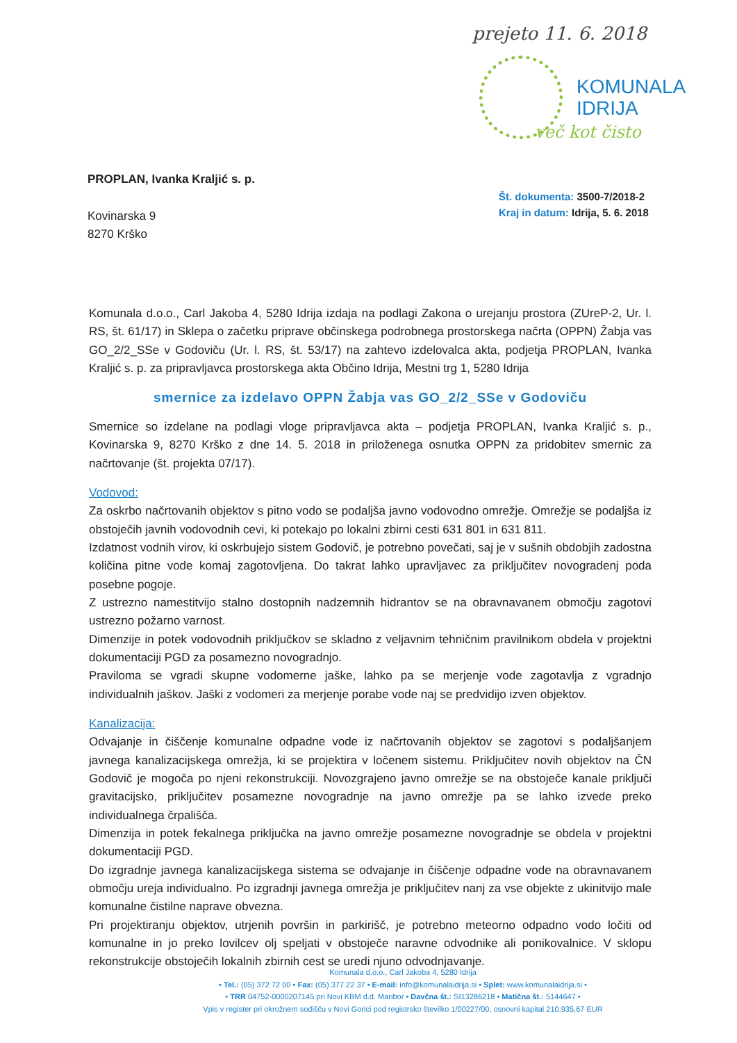prejeto 11. 6. 2018
KOMUNALA
IDRIJA
več kot čisto
PROPLAN, Ivanka Kraljić s. p.
Kovinarska 9
8270 Krško
Št. dokumenta: 3500-7/2018-2
Kraj in datum: Idrija, 5. 6. 2018
Komunala d.o.o., Carl Jakoba 4, 5280 Idrija izdaja na podlagi Zakona o urejanju prostora (ZUreP-2, Ur. l. RS, št. 61/17) in Sklepa o začetku priprave občinskega podrobnega prostorskega načrta (OPPN) Žabja vas GO_2/2_SSe v Godoviču (Ur. l. RS, št. 53/17) na zahtevo izdelovalca akta, podjetja PROPLAN, Ivanka Kraljić s. p. za pripravljavca prostorskega akta Občino Idrija, Mestni trg 1, 5280 Idrija
smernice za izdelavo OPPN Žabja vas GO_2/2_SSe v Godoviču
Smernice so izdelane na podlagi vloge pripravljavca akta – podjetja PROPLAN, Ivanka Kraljić s. p., Kovinarska 9, 8270 Krško z dne 14. 5. 2018 in priloženega osnutka OPPN za pridobitev smernic za načrtovanje (št. projekta 07/17).
Vodovod:
Za oskrbo načrtovanih objektov s pitno vodo se podaljša javno vodovodno omrežje. Omrežje se podaljša iz obstoječih javnih vodovodnih cevi, ki potekajo po lokalni zbirni cesti 631 801 in 631 811.
Izdatnost vodnih virov, ki oskrbujejo sistem Godovič, je potrebno povečati, saj je v sušnih obdobjih zadostna količina pitne vode komaj zagotovljena. Do takrat lahko upravljavec za priključitev novogradenj poda posebne pogoje.
Z ustrezno namestitvijo stalno dostopnih nadzemnih hidrantov se na obravnavanem območju zagotovi ustrezno požarno varnost.
Dimenzije in potek vodovodnih priključkov se skladno z veljavnim tehničnim pravilnikom obdela v projektni dokumentaciji PGD za posamezno novogradnjo.
Praviloma se vgradi skupne vodomerne jaške, lahko pa se merjenje vode zagotavlja z vgradnjo individualnih jaškov. Jaški z vodomeri za merjenje porabe vode naj se predvidijo izven objektov.
Kanalizacija:
Odvajanje in čiščenje komunalne odpadne vode iz načrtovanih objektov se zagotovi s podaljšanjem javnega kanalizacijskega omrežja, ki se projektira v ločenem sistemu. Priključitev novih objektov na ČN Godovič je mogoča po njeni rekonstrukciji. Novozgrajeno javno omrežje se na obstoječe kanale priključi gravitacijsko, priključitev posamezne novogradnje na javno omrežje pa se lahko izvede preko individualnega črpališča.
Dimenzija in potek fekalnega priključka na javno omrežje posamezne novogradnje se obdela v projektni dokumentaciji PGD.
Do izgradnje javnega kanalizacijskega sistema se odvajanje in čiščenje odpadne vode na obravnavanem območju ureja individualno. Po izgradnji javnega omrežja je priključitev nanj za vse objekte z ukinitvijo male komunalne čistilne naprave obvezna.
Pri projektiranju objektov, utrjenih površin in parkirišč, je potrebno meteorno odpadno vodo ločiti od komunalne in jo preko lovilcev olj speljati v obstoječe naravne odvodnike ali ponikovalnice. V sklopu rekonstrukcije obstoječih lokalnih zbirnih cest se uredi njuno odvodnjavanje.
Komunala d.o.o., Carl Jakoba 4, 5280 Idrija
• Tel.: (05) 372 72 00 • Fax: (05) 377 22 37 • E-mail: info@komunalaidrija.si • Splet: www.komunalaidrija.si •
• TRR 04752-0000207145 pri Novi KBM d.d. Maribor • Davčna št.: SI13286218 • Matična št.: 5144647 •
Vpis v register pri okrožnem sodišču v Novi Gorici pod registrsko številko 1/00227/00, osnovni kapital 210.935,67 EUR